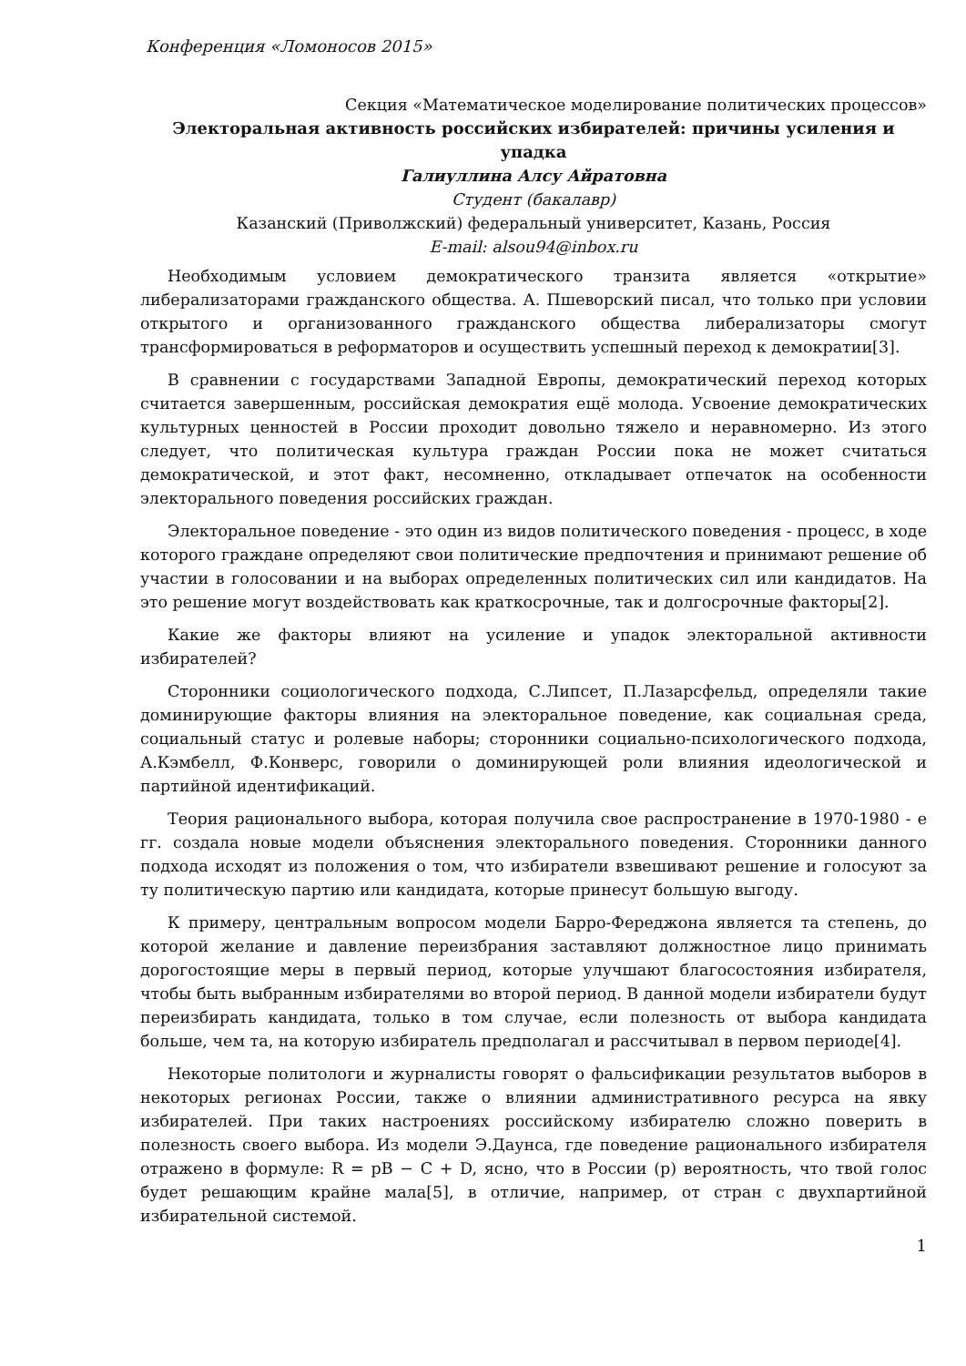Конференция «Ломоносов 2015»
Секция «Математическое моделирование политических процессов»
Электоральная активность российских избирателей: причины усиления и упадка
Галиуллина Алсу Айратовна
Студент (бакалавр)
Казанский (Приволжский) федеральный университет, Казань, Россия
E-mail: alsou94@inbox.ru
Необходимым условием демократического транзита является «открытие» либерализаторами гражданского общества. А. Пшеворский писал, что только при условии открытого и организованного гражданского общества либерализаторы смогут трансформироваться в реформаторов и осуществить успешный переход к демократии[3].
В сравнении с государствами Западной Европы, демократический переход которых считается завершенным, российская демократия ещё молода. Усвоение демократических культурных ценностей в России проходит довольно тяжело и неравномерно. Из этого следует, что политическая культура граждан России пока не может считаться демократической, и этот факт, несомненно, откладывает отпечаток на особенности электорального поведения российских граждан.
Электоральное поведение - это один из видов политического поведения - процесс, в ходе которого граждане определяют свои политические предпочтения и принимают решение об участии в голосовании и на выборах определенных политических сил или кандидатов. На это решение могут воздействовать как краткосрочные, так и долгосрочные факторы[2].
Какие же факторы влияют на усиление и упадок электоральной активности избирателей?
Сторонники социологического подхода, С.Липсет, П.Лазарсфельд, определяли такие доминирующие факторы влияния на электоральное поведение, как социальная среда, социальный статус и ролевые наборы; сторонники социально-психологического подхода, А.Кэмбелл, Ф.Конверс, говорили о доминирующей роли влияния идеологической и партийной идентификаций.
Теория рационального выбора, которая получила свое распространение в 1970-1980 - е гг. создала новые модели объяснения электорального поведения. Сторонники данного подхода исходят из положения о том, что избиратели взвешивают решение и голосуют за ту политическую партию или кандидата, которые принесут большую выгоду.
К примеру, центральным вопросом модели Барро-Фереджона является та степень, до которой желание и давление переизбрания заставляют должностное лицо принимать дорогостоящие меры в первый период, которые улучшают благосостояния избирателя, чтобы быть выбранным избирателями во второй период. В данной модели избиратели будут переизбирать кандидата, только в том случае, если полезность от выбора кандидата больше, чем та, на которую избиратель предполагал и рассчитывал в первом периоде[4].
Некоторые политологи и журналисты говорят о фальсификации результатов выборов в некоторых регионах России, также о влиянии административного ресурса на явку избирателей. При таких настроениях российскому избирателю сложно поверить в полезность своего выбора. Из модели Э.Даунса, где поведение рационального избирателя отражено в формуле: R = pB − C + D, ясно, что в России (p) вероятность, что твой голос будет решающим крайне мала[5], в отличие, например, от стран с двухпартийной избирательной системой.
1